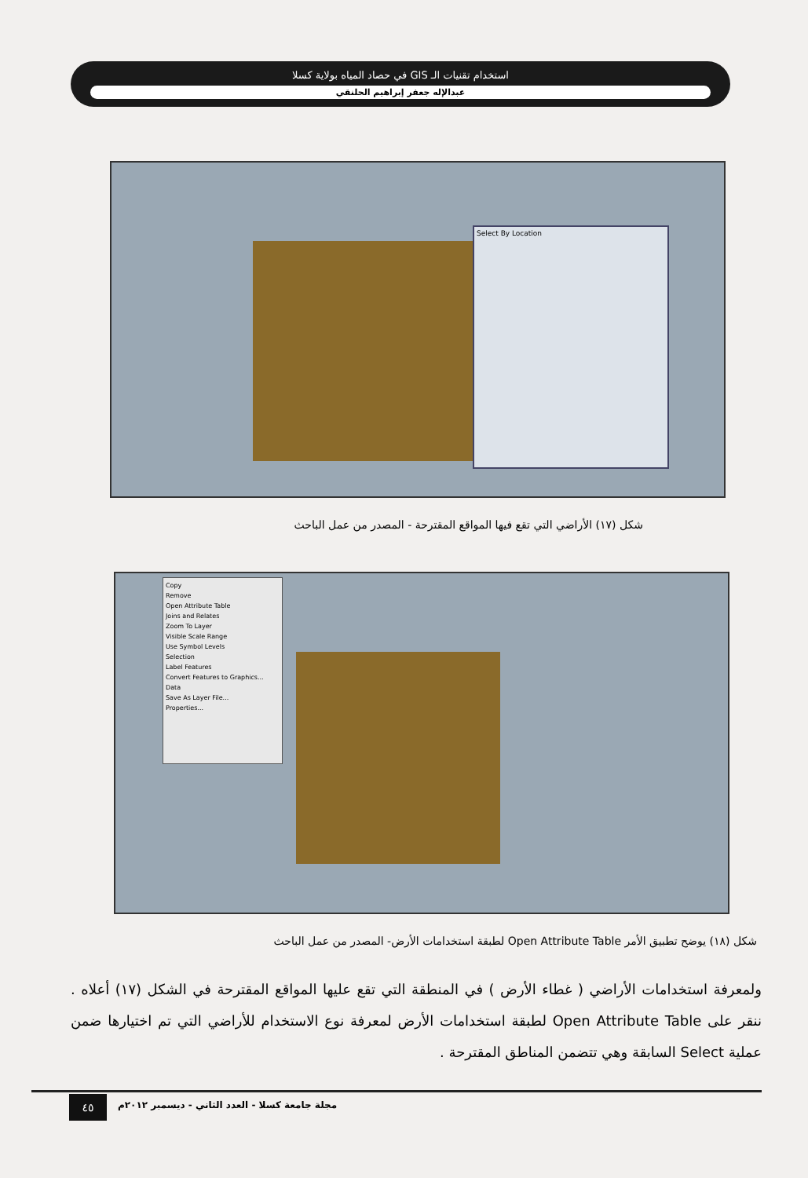استخدام تقنيات الـ GIS في حصاد المياه بولاية كسلا
عبدالإله جعفر إبراهيم الحلنقي
Select By Location
شكل (١٧) الأراضي التي تقع فيها المواقع المقترحة - المصدر من عمل الباحث
Copy
Remove
Open Attribute Table
Joins and Relates
Zoom To Layer
Visible Scale Range
Use Symbol Levels
Selection
Label Features
Convert Features to Graphics...
Data
Save As Layer File...
Properties...
شكل (١٨) يوضح تطبيق الأمر Open Attribute Table لطبقة استخدامات الأرض- المصدر من عمل الباحث
ولمعرفة استخدامات الأراضي ( غطاء الأرض ) في المنطقة التي تقع عليها المواقع المقترحة في الشكل (١٧) أعلاه . ننقر على Open Attribute Table لطبقة استخدامات الأرض لمعرفة نوع الاستخدام للأراضي التي تم اختيارها ضمن عملية Select السابقة وهي تتضمن المناطق المقترحة .
٤٥
مجلة جامعة كسلا - العدد الثاني - ديسمبر ٢٠١٢م